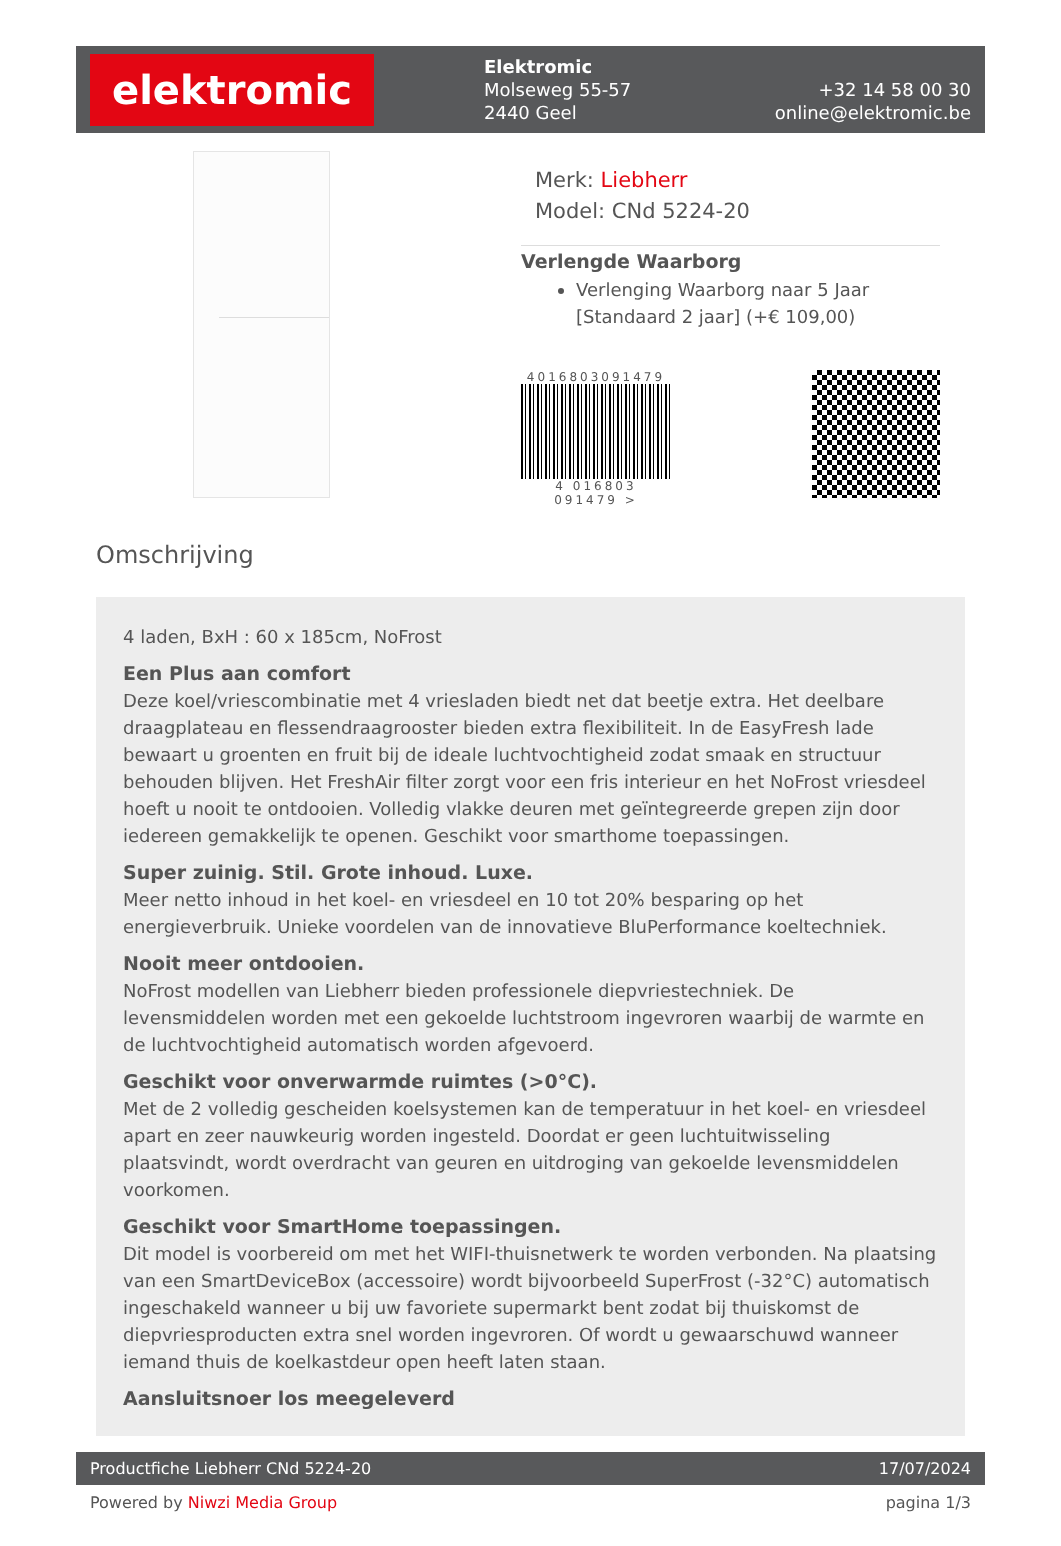elektromic
Elektromic
Molseweg 55-57
2440 Geel
+32 14 58 00 30
online@elektromic.be
Merk: Liebherr
Model: CNd 5224-20
Verlengde Waarborg
Verlenging Waarborg naar 5 Jaar [Standaard 2 jaar] (+€ 109,00)
4016803091479
4 016803 091479 >
Omschrijving
4 laden, BxH : 60 x 185cm, NoFrost
Een Plus aan comfort
Deze koel/vriescombinatie met 4 vriesladen biedt net dat beetje extra. Het deelbare draagplateau en flessendraagrooster bieden extra flexibiliteit. In de EasyFresh lade bewaart u groenten en fruit bij de ideale luchtvochtigheid zodat smaak en structuur behouden blijven. Het FreshAir filter zorgt voor een fris interieur en het NoFrost vriesdeel hoeft u nooit te ontdooien. Volledig vlakke deuren met geïntegreerde grepen zijn door iedereen gemakkelijk te openen. Geschikt voor smarthome toepassingen.
Super zuinig. Stil. Grote inhoud. Luxe.
Meer netto inhoud in het koel- en vriesdeel en 10 tot 20% besparing op het energieverbruik. Unieke voordelen van de innovatieve BluPerformance koeltechniek.
Nooit meer ontdooien.
NoFrost modellen van Liebherr bieden professionele diepvriestechniek. De levensmiddelen worden met een gekoelde luchtstroom ingevroren waarbij de warmte en de luchtvochtigheid automatisch worden afgevoerd.
Geschikt voor onverwarmde ruimtes (>0°C).
Met de 2 volledig gescheiden koelsystemen kan de temperatuur in het koel- en vriesdeel apart en zeer nauwkeurig worden ingesteld. Doordat er geen luchtuitwisseling plaatsvindt, wordt overdracht van geuren en uitdroging van gekoelde levensmiddelen voorkomen.
Geschikt voor SmartHome toepassingen.
Dit model is voorbereid om met het WIFI-thuisnetwerk te worden verbonden. Na plaatsing van een SmartDeviceBox (accessoire) wordt bijvoorbeeld SuperFrost (-32°C) automatisch ingeschakeld wanneer u bij uw favoriete supermarkt bent zodat bij thuiskomst de diepvriesproducten extra snel worden ingevroren. Of wordt u gewaarschuwd wanneer iemand thuis de koelkastdeur open heeft laten staan.
Aansluitsnoer los meegeleverd
Productfiche Liebherr CNd 5224-20 17/07/2024
Powered by Niwzi Media Group pagina 1/3